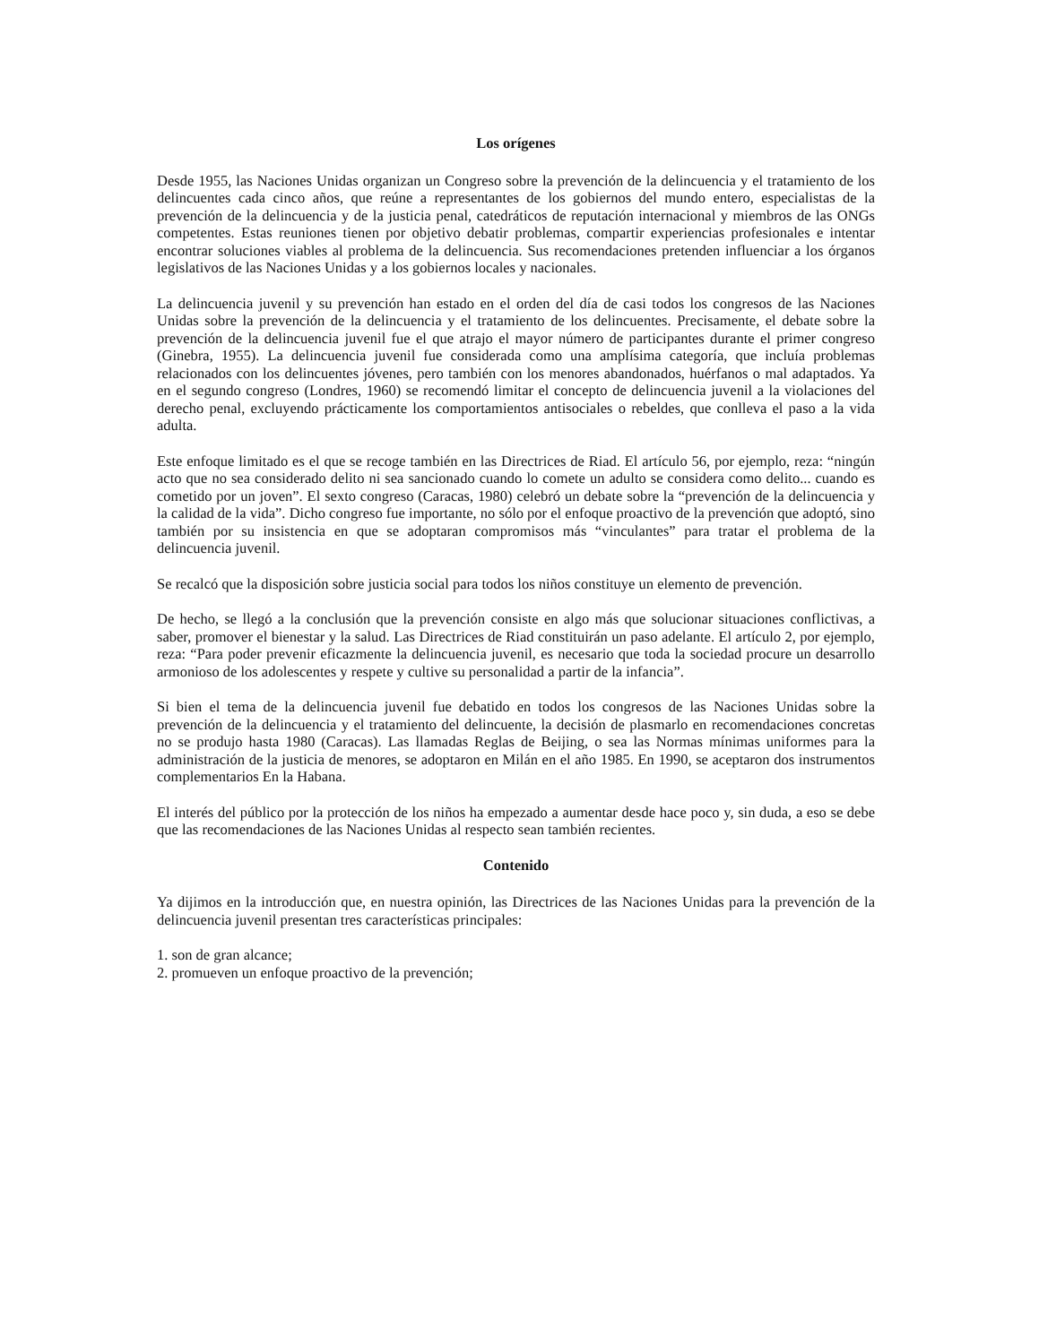Los orígenes
Desde 1955, las Naciones Unidas organizan un Congreso sobre la prevención de la delincuencia y el tratamiento de los delincuentes cada cinco años, que reúne a representantes de los gobiernos del mundo entero, especialistas de la prevención de la delincuencia y de la justicia penal, catedráticos de reputación internacional y miembros de las ONGs competentes. Estas reuniones tienen por objetivo debatir problemas, compartir experiencias profesionales e intentar encontrar soluciones viables al problema de la delincuencia. Sus recomendaciones pretenden influenciar a los órganos legislativos de las Naciones Unidas y a los gobiernos locales y nacionales.
La delincuencia juvenil y su prevención han estado en el orden del día de casi todos los congresos de las Naciones Unidas sobre la prevención de la delincuencia y el tratamiento de los delincuentes. Precisamente, el debate sobre la prevención de la delincuencia juvenil fue el que atrajo el mayor número de participantes durante el primer congreso (Ginebra, 1955). La delincuencia juvenil fue considerada como una amplísima categoría, que incluía problemas relacionados con los delincuentes jóvenes, pero también con los menores abandonados, huérfanos o mal adaptados. Ya en el segundo congreso (Londres, 1960) se recomendó limitar el concepto de delincuencia juvenil a la violaciones del derecho penal, excluyendo prácticamente los comportamientos antisociales o rebeldes, que conlleva el paso a la vida adulta.
Este enfoque limitado es el que se recoge también en las Directrices de Riad. El artículo 56, por ejemplo, reza: “ningún acto que no sea considerado delito ni sea sancionado cuando lo comete un adulto se considera como delito... cuando es cometido por un joven”. El sexto congreso (Caracas, 1980) celebró un debate sobre la “prevención de la delincuencia y la calidad de la vida”. Dicho congreso fue importante, no sólo por el enfoque proactivo de la prevención que adoptó, sino también por su insistencia en que se adoptaran compromisos más “vinculantes” para tratar el problema de la delincuencia juvenil.
Se recalcó que la disposición sobre justicia social para todos los niños constituye un elemento de prevención.
De hecho, se llegó a la conclusión que la prevención consiste en algo más que solucionar situaciones conflictivas, a saber, promover el bienestar y la salud. Las Directrices de Riad constituirán un paso adelante. El artículo 2, por ejemplo, reza: “Para poder prevenir eficazmente la delincuencia juvenil, es necesario que toda la sociedad procure un desarrollo armonioso de los adolescentes y respete y cultive su personalidad a partir de la infancia”.
Si bien el tema de la delincuencia juvenil fue debatido en todos los congresos de las Naciones Unidas sobre la prevención de la delincuencia y el tratamiento del delincuente, la decisión de plasmarlo en recomendaciones concretas no se produjo hasta 1980 (Caracas). Las llamadas Reglas de Beijing, o sea las Normas mínimas uniformes para la administración de la justicia de menores, se adoptaron en Milán en el año 1985. En 1990, se aceptaron dos instrumentos complementarios En la Habana.
El interés del público por la protección de los niños ha empezado a aumentar desde hace poco y, sin duda, a eso se debe que las recomendaciones de las Naciones Unidas al respecto sean también recientes.
Contenido
Ya dijimos en la introducción que, en nuestra opinión, las Directrices de las Naciones Unidas para la prevención de la delincuencia juvenil presentan tres características principales:
1. son de gran alcance;
2. promueven un enfoque proactivo de la prevención;